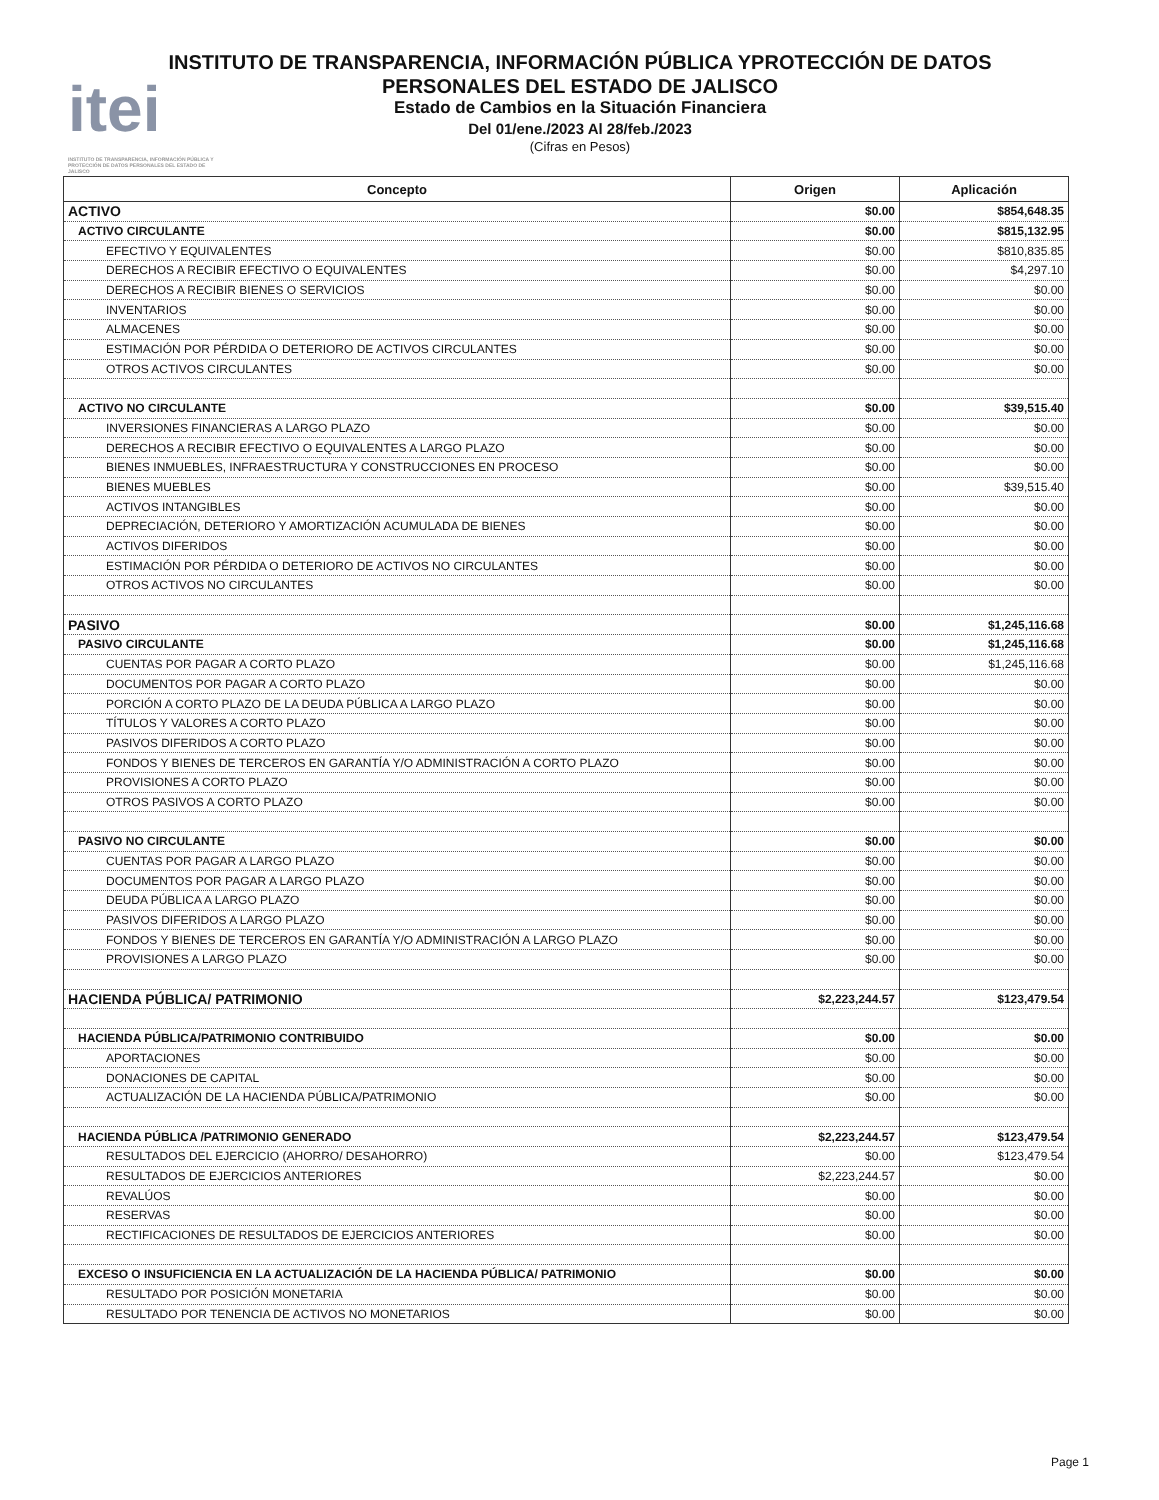itei
INSTITUTO DE TRANSPARENCIA, INFORMACIÓN PÚBLICA Y PROTECCIÓN DE DATOS PERSONALES DEL ESTADO DE JALISCO
INSTITUTO DE TRANSPARENCIA, INFORMACIÓN PÚBLICA YPROTECCIÓN DE DATOS PERSONALES DEL ESTADO DE JALISCO
Estado de Cambios en la Situación Financiera
Del 01/ene./2023 Al 28/feb./2023
(Cifras en Pesos)
| Concepto | Origen | Aplicación |
| --- | --- | --- |
| ACTIVO | $0.00 | $854,648.35 |
| ACTIVO CIRCULANTE | $0.00 | $815,132.95 |
| EFECTIVO Y EQUIVALENTES | $0.00 | $810,835.85 |
| DERECHOS A RECIBIR EFECTIVO O EQUIVALENTES | $0.00 | $4,297.10 |
| DERECHOS A RECIBIR BIENES O SERVICIOS | $0.00 | $0.00 |
| INVENTARIOS | $0.00 | $0.00 |
| ALMACENES | $0.00 | $0.00 |
| ESTIMACIÓN POR PÉRDIDA O DETERIORO DE ACTIVOS CIRCULANTES | $0.00 | $0.00 |
| OTROS ACTIVOS CIRCULANTES | $0.00 | $0.00 |
| ACTIVO NO CIRCULANTE | $0.00 | $39,515.40 |
| INVERSIONES FINANCIERAS A LARGO PLAZO | $0.00 | $0.00 |
| DERECHOS A RECIBIR EFECTIVO O EQUIVALENTES A LARGO PLAZO | $0.00 | $0.00 |
| BIENES INMUEBLES, INFRAESTRUCTURA Y CONSTRUCCIONES EN PROCESO | $0.00 | $0.00 |
| BIENES MUEBLES | $0.00 | $39,515.40 |
| ACTIVOS INTANGIBLES | $0.00 | $0.00 |
| DEPRECIACIÓN, DETERIORO Y AMORTIZACIÓN ACUMULADA DE BIENES | $0.00 | $0.00 |
| ACTIVOS DIFERIDOS | $0.00 | $0.00 |
| ESTIMACIÓN POR PÉRDIDA O DETERIORO DE ACTIVOS NO CIRCULANTES | $0.00 | $0.00 |
| OTROS ACTIVOS NO CIRCULANTES | $0.00 | $0.00 |
| PASIVO | $0.00 | $1,245,116.68 |
| PASIVO CIRCULANTE | $0.00 | $1,245,116.68 |
| CUENTAS POR PAGAR A CORTO PLAZO | $0.00 | $1,245,116.68 |
| DOCUMENTOS POR PAGAR A CORTO PLAZO | $0.00 | $0.00 |
| PORCIÓN A CORTO PLAZO DE LA DEUDA PÚBLICA A LARGO PLAZO | $0.00 | $0.00 |
| TÍTULOS Y VALORES A CORTO PLAZO | $0.00 | $0.00 |
| PASIVOS DIFERIDOS A CORTO PLAZO | $0.00 | $0.00 |
| FONDOS Y BIENES DE TERCEROS EN GARANTÍA Y/O ADMINISTRACIÓN A CORTO PLAZO | $0.00 | $0.00 |
| PROVISIONES A CORTO PLAZO | $0.00 | $0.00 |
| OTROS PASIVOS A CORTO PLAZO | $0.00 | $0.00 |
| PASIVO NO CIRCULANTE | $0.00 | $0.00 |
| CUENTAS POR PAGAR A LARGO PLAZO | $0.00 | $0.00 |
| DOCUMENTOS POR PAGAR A LARGO PLAZO | $0.00 | $0.00 |
| DEUDA PÚBLICA A LARGO PLAZO | $0.00 | $0.00 |
| PASIVOS DIFERIDOS A LARGO PLAZO | $0.00 | $0.00 |
| FONDOS Y BIENES DE TERCEROS EN GARANTÍA Y/O ADMINISTRACIÓN A LARGO PLAZO | $0.00 | $0.00 |
| PROVISIONES A LARGO PLAZO | $0.00 | $0.00 |
| HACIENDA PÚBLICA/ PATRIMONIO | $2,223,244.57 | $123,479.54 |
| HACIENDA PÚBLICA/PATRIMONIO CONTRIBUIDO | $0.00 | $0.00 |
| APORTACIONES | $0.00 | $0.00 |
| DONACIONES DE CAPITAL | $0.00 | $0.00 |
| ACTUALIZACIÓN DE LA HACIENDA PÚBLICA/PATRIMONIO | $0.00 | $0.00 |
| HACIENDA PÚBLICA /PATRIMONIO GENERADO | $2,223,244.57 | $123,479.54 |
| RESULTADOS DEL EJERCICIO (AHORRO/ DESAHORRO) | $0.00 | $123,479.54 |
| RESULTADOS DE EJERCICIOS ANTERIORES | $2,223,244.57 | $0.00 |
| REVALÚOS | $0.00 | $0.00 |
| RESERVAS | $0.00 | $0.00 |
| RECTIFICACIONES DE RESULTADOS DE EJERCICIOS ANTERIORES | $0.00 | $0.00 |
| EXCESO O INSUFICIENCIA EN LA ACTUALIZACIÓN DE LA HACIENDA PÚBLICA/ PATRIMONIO | $0.00 | $0.00 |
| RESULTADO POR POSICIÓN MONETARIA | $0.00 | $0.00 |
| RESULTADO POR TENENCIA DE ACTIVOS NO MONETARIOS | $0.00 | $0.00 |
Page 1